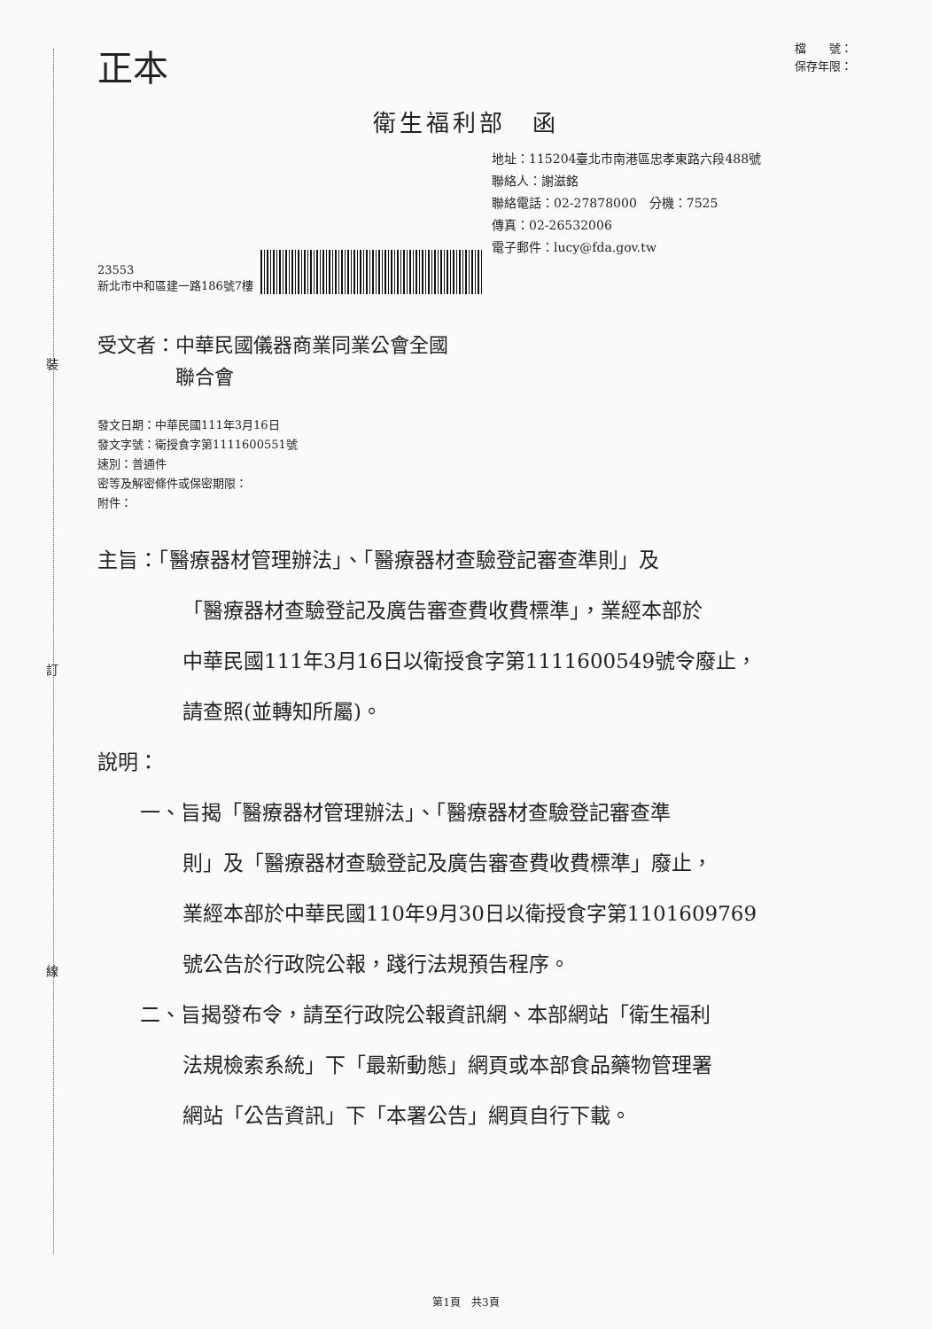裝
訂
線
正本
檔　　號：
保存年限：
衛生福利部　函
地址：115204臺北市南港區忠孝東路六段488號
聯絡人：謝滋銘
聯絡電話：02-27878000　分機：7525
傳真：02-26532006
電子郵件：lucy@fda.gov.tw
23553
新北市中和區建一路186號7樓
受文者：中華民國儀器商業同業公會全國
　　　　聯合會
發文日期：中華民國111年3月16日
發文字號：衛授食字第1111600551號
速別：普通件
密等及解密條件或保密期限：
附件：
主旨：「醫療器材管理辦法」、「醫療器材查驗登記審查準則」及
「醫療器材查驗登記及廣告審查費收費標準」，業經本部於
中華民國111年3月16日以衛授食字第1111600549號令廢止，
請查照(並轉知所屬)。
說明：
一、旨揭「醫療器材管理辦法」、「醫療器材查驗登記審查準
則」及「醫療器材查驗登記及廣告審查費收費標準」廢止，
業經本部於中華民國110年9月30日以衛授食字第1101609769
號公告於行政院公報，踐行法規預告程序。
二、旨揭發布令，請至行政院公報資訊網、本部網站「衛生福利
法規檢索系統」下「最新動態」網頁或本部食品藥物管理署
網站「公告資訊」下「本署公告」網頁自行下載。
第1頁　共3頁